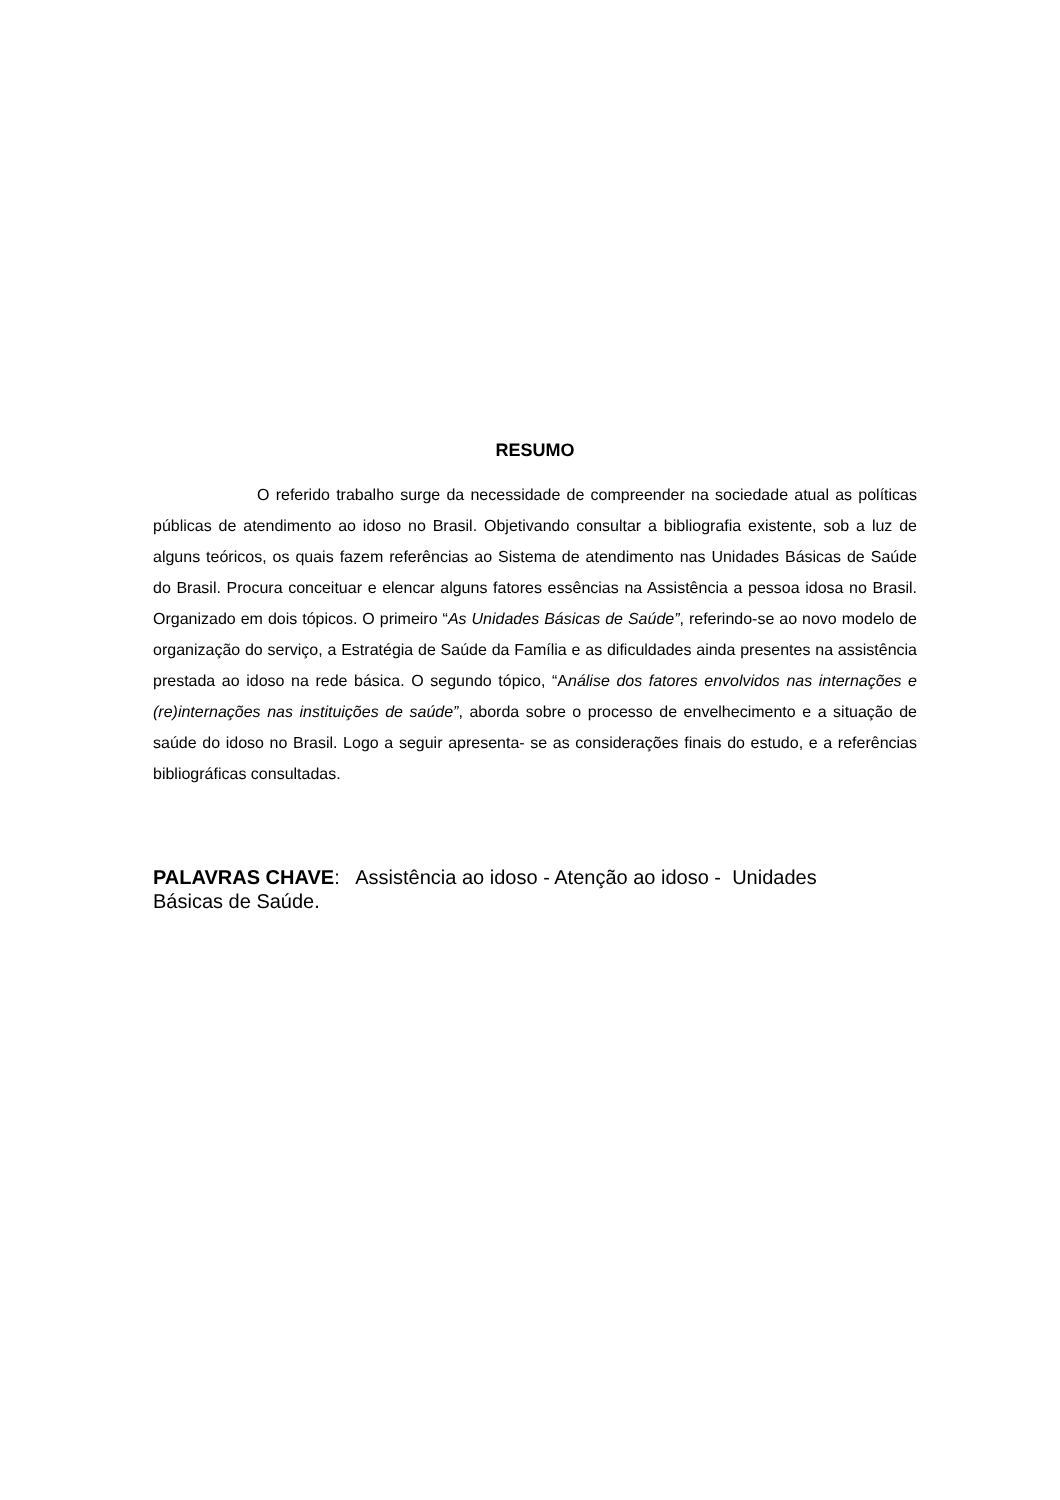RESUMO
O referido trabalho surge da necessidade de compreender na sociedade atual as políticas públicas de atendimento ao idoso no Brasil. Objetivando consultar a bibliografia existente, sob a luz de alguns teóricos, os quais fazem referências ao Sistema de atendimento nas Unidades Básicas de Saúde do Brasil. Procura conceituar e elencar alguns fatores essências na Assistência a pessoa idosa no Brasil. Organizado em dois tópicos. O primeiro “As Unidades Básicas de Saúde”, referindo-se ao novo modelo de organização do serviço, a Estratégia de Saúde da Família e as dificuldades ainda presentes na assistência prestada ao idoso na rede básica. O segundo tópico, “Análise dos fatores envolvidos nas internações e (re)internações nas instituições de saúde”, aborda sobre o processo de envelhecimento e a situação de saúde do idoso no Brasil. Logo a seguir apresenta- se as considerações finais do estudo, e a referências bibliográficas consultadas.
PALAVRAS CHAVE: Assistência ao idoso - Atenção ao idoso - Unidades
Básicas de Saúde.